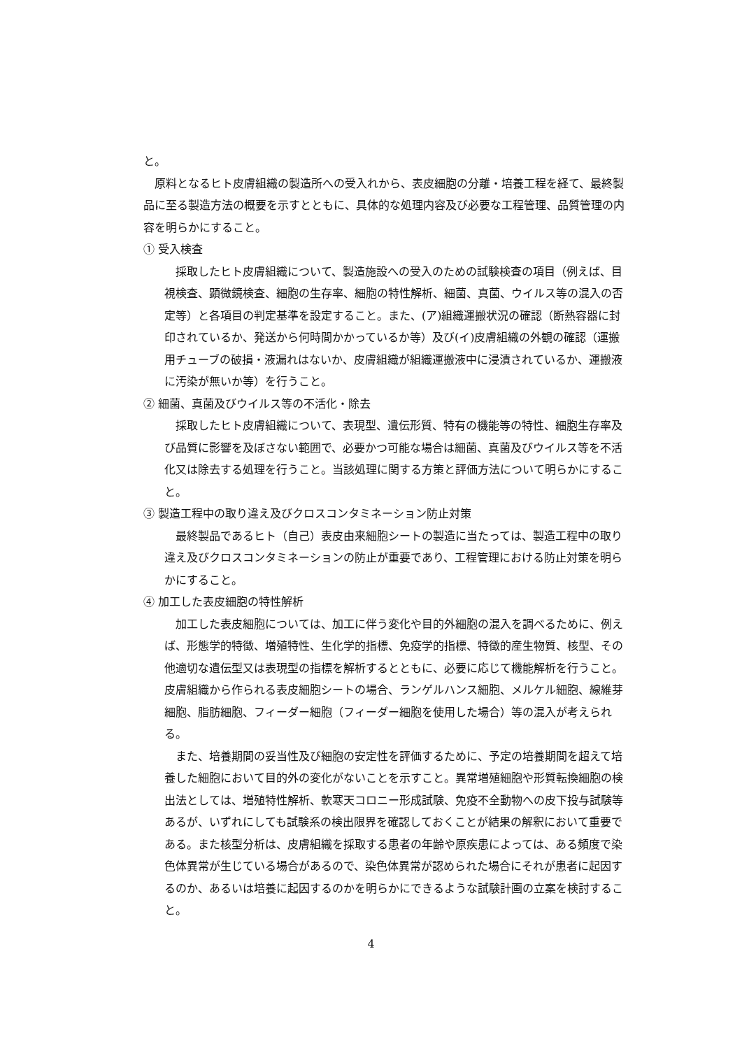と。
原料となるヒト皮膚組織の製造所への受入れから、表皮細胞の分離・培養工程を経て、最終製品に至る製造方法の概要を示すとともに、具体的な処理内容及び必要な工程管理、品質管理の内容を明らかにすること。
① 受入検査
採取したヒト皮膚組織について、製造施設への受入のための試験検査の項目（例えば、目視検査、顕微鏡検査、細胞の生存率、細胞の特性解析、細菌、真菌、ウイルス等の混入の否定等）と各項目の判定基準を設定すること。また、(ア)組織運搬状況の確認（断熱容器に封印されているか、発送から何時間かかっているか等）及び(イ)皮膚組織の外観の確認（運搬用チューブの破損・液漏れはないか、皮膚組織が組織運搬液中に浸漬されているか、運搬液に汚染が無いか等）を行うこと。
② 細菌、真菌及びウイルス等の不活化・除去
採取したヒト皮膚組織について、表現型、遺伝形質、特有の機能等の特性、細胞生存率及び品質に影響を及ぼさない範囲で、必要かつ可能な場合は細菌、真菌及びウイルス等を不活化又は除去する処理を行うこと。当該処理に関する方策と評価方法について明らかにすること。
③ 製造工程中の取り違え及びクロスコンタミネーション防止対策
最終製品であるヒト（自己）表皮由来細胞シートの製造に当たっては、製造工程中の取り違え及びクロスコンタミネーションの防止が重要であり、工程管理における防止対策を明らかにすること。
④ 加工した表皮細胞の特性解析
加工した表皮細胞については、加工に伴う変化や目的外細胞の混入を調べるために、例えば、形態学的特徴、増殖特性、生化学的指標、免疫学的指標、特徴的産生物質、核型、その他適切な遺伝型又は表現型の指標を解析するとともに、必要に応じて機能解析を行うこと。皮膚組織から作られる表皮細胞シートの場合、ランゲルハンス細胞、メルケル細胞、線維芽細胞、脂肪細胞、フィーダー細胞（フィーダー細胞を使用した場合）等の混入が考えられる。
また、培養期間の妥当性及び細胞の安定性を評価するために、予定の培養期間を超えて培養した細胞において目的外の変化がないことを示すこと。異常増殖細胞や形質転換細胞の検出法としては、増殖特性解析、軟寒天コロニー形成試験、免疫不全動物への皮下投与試験等あるが、いずれにしても試験系の検出限界を確認しておくことが結果の解釈において重要である。また核型分析は、皮膚組織を採取する患者の年齢や原疾患によっては、ある頻度で染色体異常が生じている場合があるので、染色体異常が認められた場合にそれが患者に起因するのか、あるいは培養に起因するのかを明らかにできるような試験計画の立案を検討すること。
4